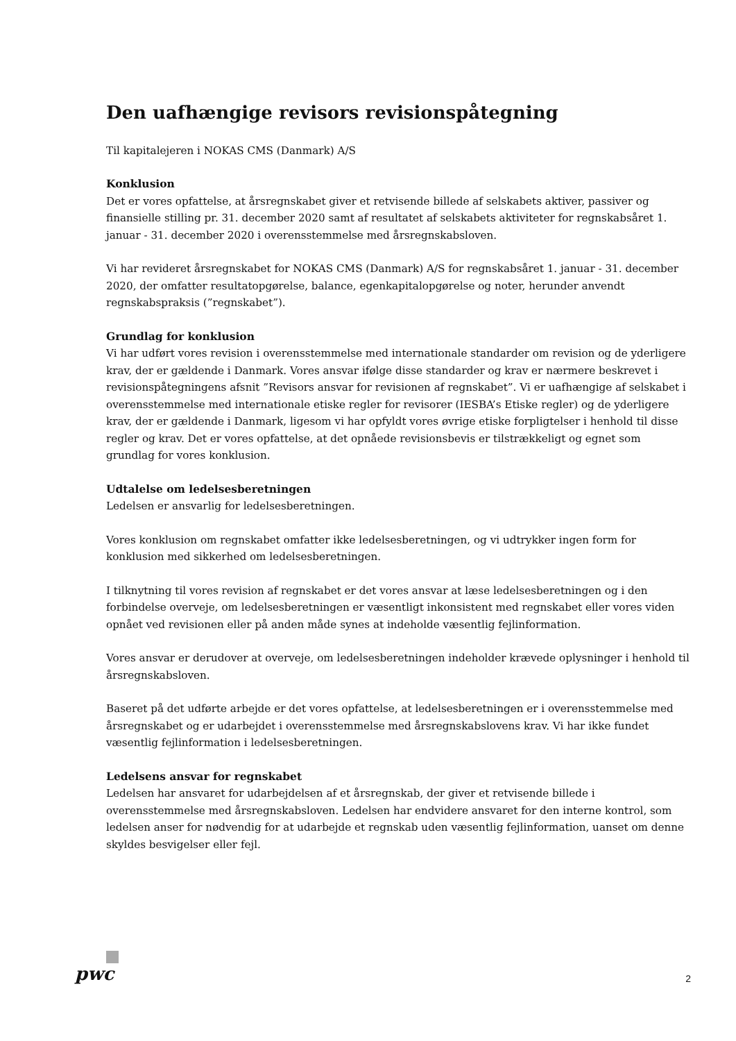Den uafhængige revisors revisionspåtegning
Til kapitalejeren i NOKAS CMS (Danmark) A/S
Konklusion
Det er vores opfattelse, at årsregnskabet giver et retvisende billede af selskabets aktiver, passiver og finansielle stilling pr. 31. december 2020 samt af resultatet af selskabets aktiviteter for regnskabsåret 1. januar - 31. december 2020 i overensstemmelse med årsregnskabsloven.
Vi har revideret årsregnskabet for NOKAS CMS (Danmark) A/S for regnskabsåret 1. januar - 31. december 2020, der omfatter resultatopgørelse, balance, egenkapitalopgørelse og noter, herunder anvendt regnskabspraksis (”regnskabet”).
Grundlag for konklusion
Vi har udført vores revision i overensstemmelse med internationale standarder om revision og de yderligere krav, der er gældende i Danmark. Vores ansvar ifølge disse standarder og krav er nærmere beskrevet i revisionspåtegningens afsnit ”Revisors ansvar for revisionen af regnskabet”. Vi er uafhængige af selskabet i overensstemmelse med internationale etiske regler for revisorer (IESBA’s Etiske regler) og de yderligere krav, der er gældende i Danmark, ligesom vi har opfyldt vores øvrige etiske forpligtelser i henhold til disse regler og krav. Det er vores opfattelse, at det opnåede revisionsbevis er tilstrækkeligt og egnet som grundlag for vores konklusion.
Udtalelse om ledelsesberetningen
Ledelsen er ansvarlig for ledelsesberetningen.
Vores konklusion om regnskabet omfatter ikke ledelsesberetningen, og vi udtrykker ingen form for konklusion med sikkerhed om ledelsesberetningen.
I tilknytning til vores revision af regnskabet er det vores ansvar at læse ledelsesberetningen og i den forbindelse overveje, om ledelsesberetningen er væsentligt inkonsistent med regnskabet eller vores viden opnået ved revisionen eller på anden måde synes at indeholde væsentlig fejlinformation.
Vores ansvar er derudover at overveje, om ledelsesberetningen indeholder krævede oplysninger i henhold til årsregnskabsloven.
Baseret på det udførte arbejde er det vores opfattelse, at ledelsesberetningen er i overensstemmelse med årsregnskabet og er udarbejdet i overensstemmelse med årsregnskabslovens krav. Vi har ikke fundet væsentlig fejlinformation i ledelsesberetningen.
Ledelsens ansvar for regnskabet
Ledelsen har ansvaret for udarbejdelsen af et årsregnskab, der giver et retvisende billede i overensstemmelse med årsregnskabsloven. Ledelsen har endvidere ansvaret for den interne kontrol, som ledelsen anser for nødvendig for at udarbejde et regnskab uden væsentlig fejlinformation, uanset om denne skyldes besvigelser eller fejl.
pwc
2